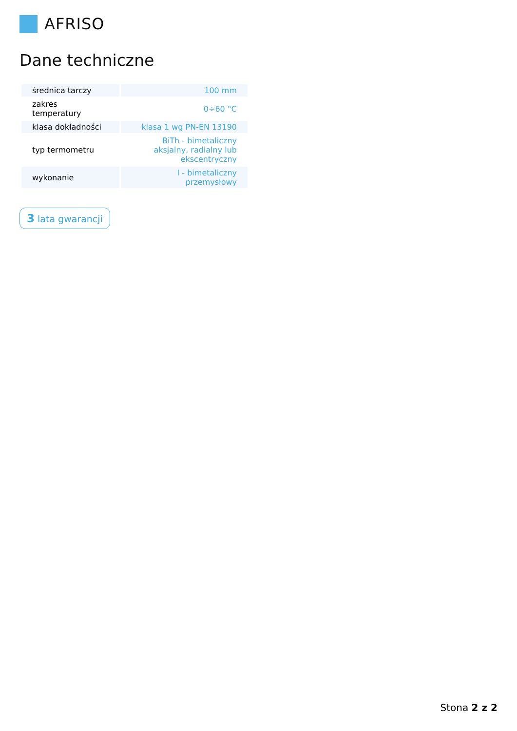AFRISO
Dane techniczne
| średnica tarczy | 100 mm |
| zakres temperatury | 0÷60 °C |
| klasa dokładności | klasa 1 wg PN-EN 13190 |
| typ termometru | BiTh - bimetaliczny aksjalny, radialny lub ekscentryczny |
| wykonanie | I - bimetaliczny przemysłowy |
3 lata gwarancji
Stona 2 z 2